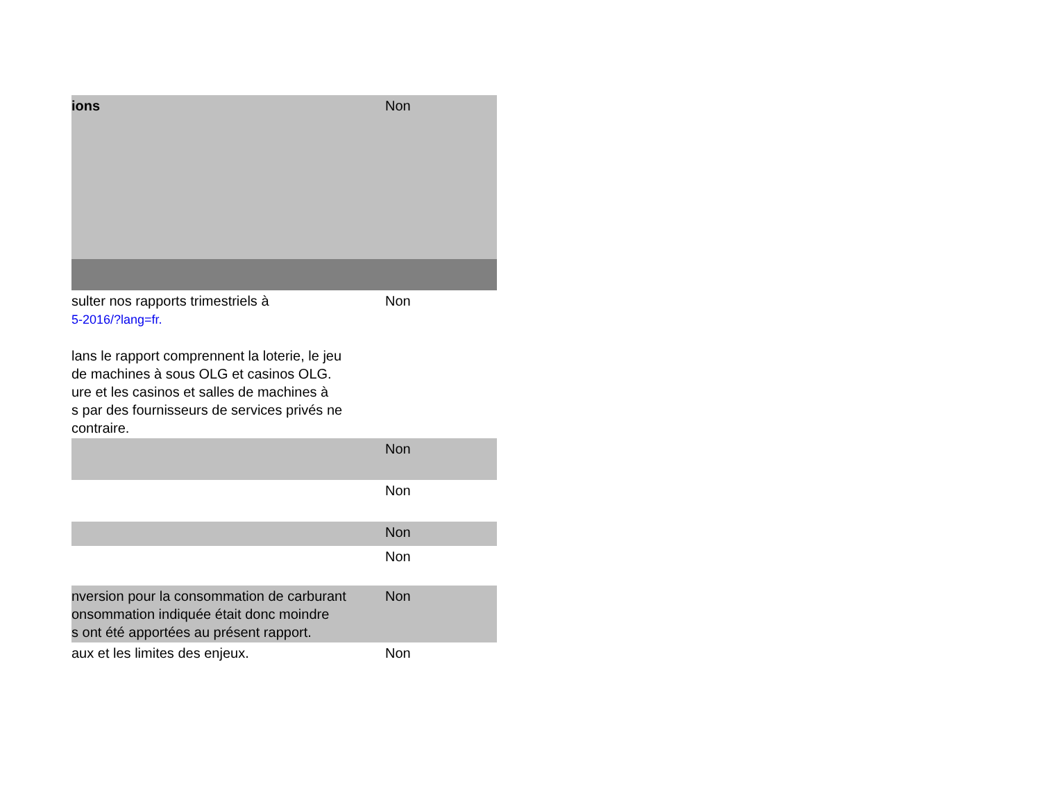| ions | Non |
| sulter nos rapports trimestriels à 5-2016/?lang=fr. lans le rapport comprennent la loterie, le jeu de machines à sous OLG et casinos OLG. ure et les casinos et salles de machines à s par des fournisseurs de services privés ne contraire. | Non |
| | Non |
| | Non |
| | Non |
| | Non |
| nversion pour la consommation de carburant onsommation indiquée était donc moindre s ont été apportées au présent rapport. | Non |
| aux et les limites des enjeux. | Non |